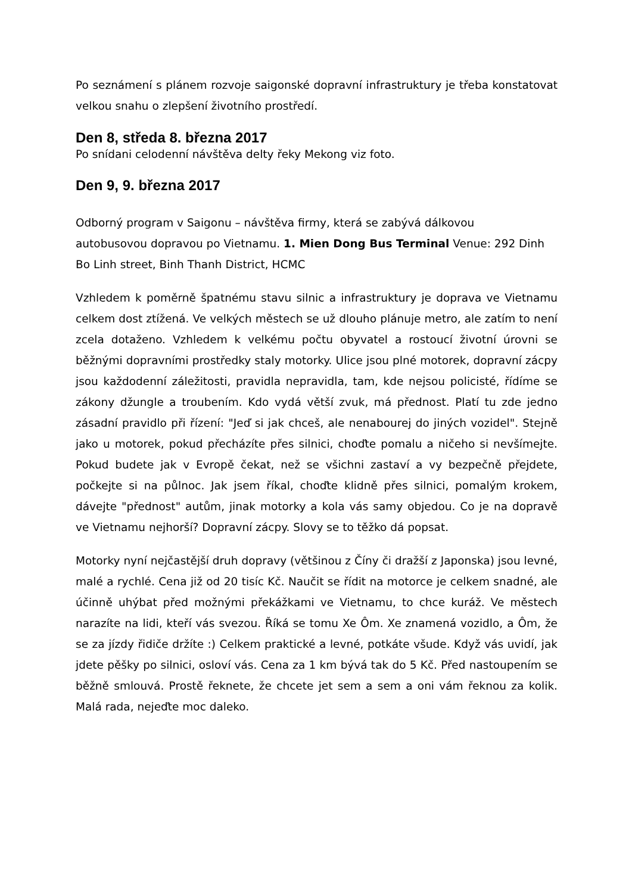Po seznámení s plánem rozvoje saigonské dopravní infrastruktury je třeba konstatovat velkou snahu o zlepšení životního prostředí.
Den 8, středa 8. března 2017
Po snídani celodenní návštěva delty řeky Mekong viz foto.
Den 9, 9. března 2017
Odborný program v Saigonu – návštěva firmy, která se zabývá dálkovou
autobusovou dopravou po Vietnamu. 1. Mien Dong Bus Terminal Venue: 292 Dinh Bo Linh street, Binh Thanh District, HCMC
Vzhledem k poměrně špatnému stavu silnic a infrastruktury je doprava ve Vietnamu celkem dost ztížená. Ve velkých městech se už dlouho plánuje metro, ale zatím to není zcela dotaženo. Vzhledem k velkému počtu obyvatel a rostoucí životní úrovni se běžnými dopravními prostředky staly motorky. Ulice jsou plné motorek, dopravní zácpy jsou každodenní záležitosti, pravidla nepravidla, tam, kde nejsou policisté, řídíme se zákony džungle a troubením. Kdo vydá větší zvuk, má přednost. Platí tu zde jedno zásadní pravidlo při řízení: "Jeď si jak chceš, ale nenabourej do jiných vozidel". Stejně jako u motorek, pokud přecházíte přes silnici, choďte pomalu a ničeho si nevšímejte. Pokud budete jak v Evropě čekat, než se všichni zastaví a vy bezpečně přejdete, počkejte si na půlnoc. Jak jsem říkal, choďte klidně přes silnici, pomalým krokem, dávejte "přednost" autům, jinak motorky a kola vás samy objedou. Co je na dopravě ve Vietnamu nejhorší? Dopravní zácpy. Slovy se to těžko dá popsat.
Motorky nyní nejčastější druh dopravy (většinou z Číny či dražší z Japonska) jsou levné, malé a rychlé. Cena již od 20 tisíc Kč. Naučit se řídit na motorce je celkem snadné, ale účinně uhýbat před možnými překážkami ve Vietnamu, to chce kuráž. Ve městech narazíte na lidi, kteří vás svezou. Říká se tomu Xe Ôm. Xe znamená vozidlo, a Ôm, že se za jízdy řidiče držíte :) Celkem praktické a levné, potkáte všude. Když vás uvidí, jak jdete pěšky po silnici, osloví vás. Cena za 1 km bývá tak do 5 Kč. Před nastoupením se běžně smlouvá. Prostě řeknete, že chcete jet sem a sem a oni vám řeknou za kolik. Malá rada, nejeďte moc daleko.